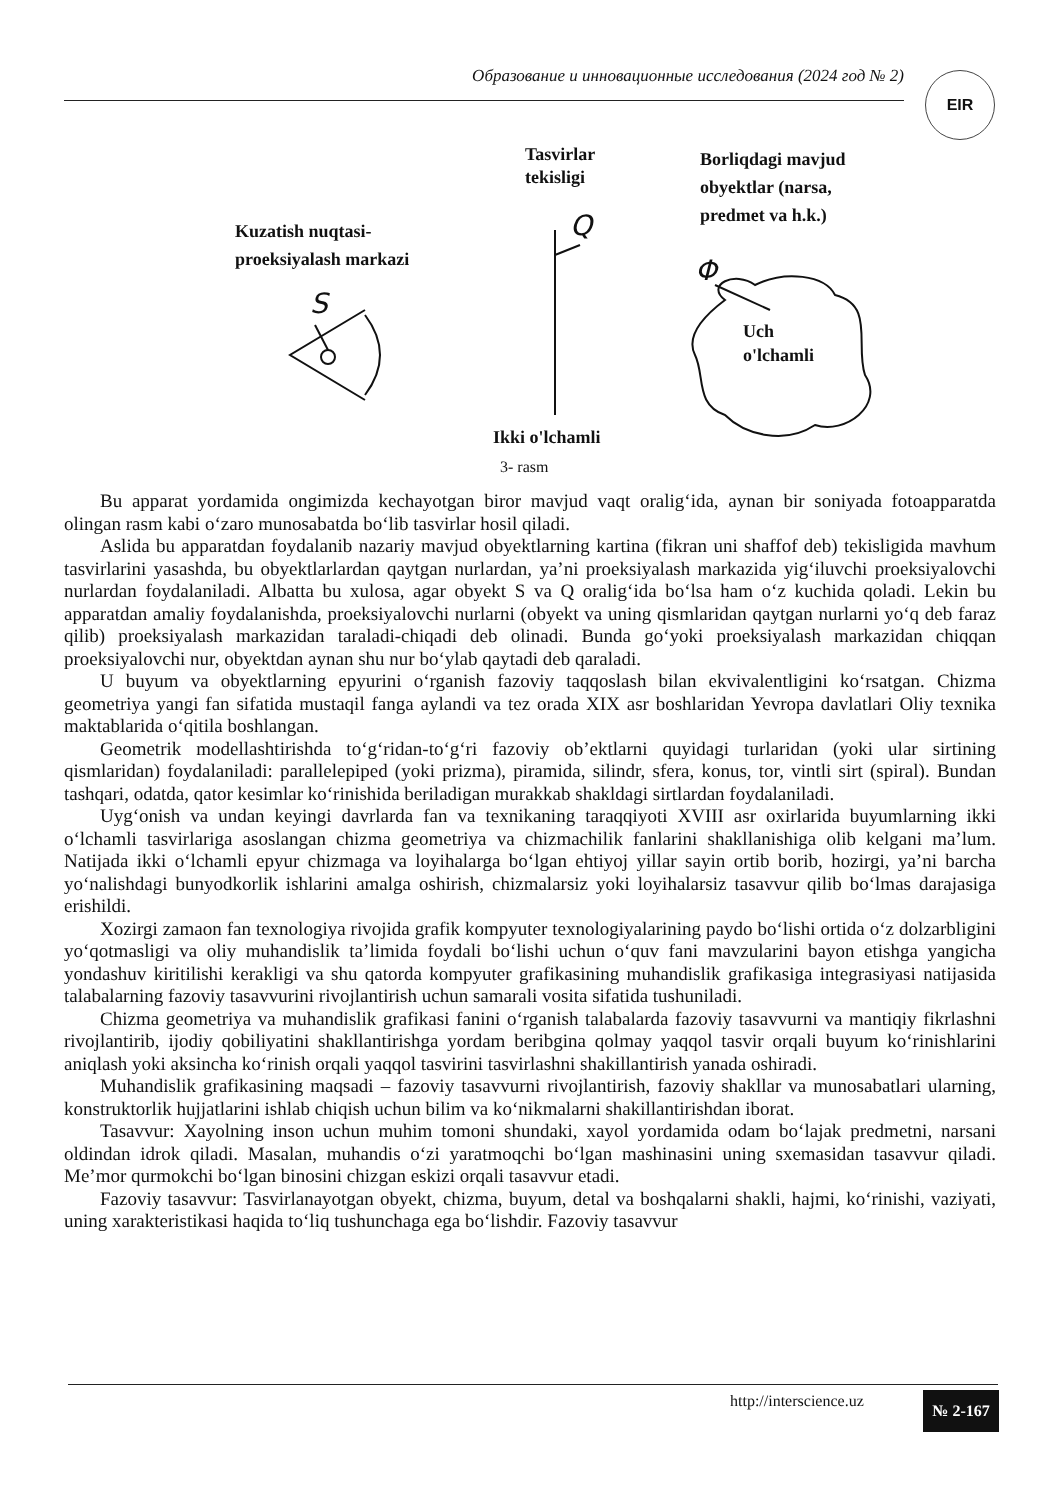Образование и инновационные исследования (2024 год № 2) EIR
Tasvirlar
tekisligi
Borliqdagi mavjud
obyektlar (narsa,
predmet va h.k.)
Kuzatish nuqtasi-
proeksiyalash markazi
Uch
o'lchamli
Ikki o'lchamli
Q
S
Φ
3- rasm
Bu apparat yordamida ongimizda kechayotgan biror mavjud vaqt oralig‘ida, aynan bir soniyada fotoapparatda olingan rasm kabi o‘zaro munosabatda bo‘lib tasvirlar hosil qiladi.
Aslida bu apparatdan foydalanib nazariy mavjud obyektlarning kartina (fikran uni shaffof deb) tekisligida mavhum tasvirlarini yasashda, bu obyektlarlardan qaytgan nurlardan, ya’ni proeksiyalash markazida yig‘iluvchi proeksiyalovchi nurlardan foydalaniladi. Albatta bu xulosa, agar obyekt S va Q oralig‘ida bo‘lsa ham o‘z kuchida qoladi. Lekin bu apparatdan amaliy foydalanishda, proeksiyalovchi nurlarni (obyekt va uning qismlaridan qaytgan nurlarni yo‘q deb faraz qilib) proeksiyalash markazidan taraladi-chiqadi deb olinadi. Bunda go‘yoki proeksiyalash markazidan chiqqan proeksiyalovchi nur, obyektdan aynan shu nur bo‘ylab qaytadi deb qaraladi.
U buyum va obyektlarning epyurini o‘rganish fazoviy taqqoslash bilan ekvivalentligini ko‘rsatgan. Chizma geometriya yangi fan sifatida mustaqil fanga aylandi va tez orada XIX asr boshlaridan Yevropa davlatlari Oliy texnika maktablarida o‘qitila boshlangan.
Geometrik modellashtirishda to‘g‘ridan-to‘g‘ri fazoviy ob’ektlarni quyidagi turlaridan (yoki ular sirtining qismlaridan) foydalaniladi: parallelepiped (yoki prizma), piramida, silindr, sfera, konus, tor, vintli sirt (spiral). Bundan tashqari, odatda, qator kesimlar ko‘rinishida beriladigan murakkab shakldagi sirtlardan foydalaniladi.
Uyg‘onish va undan keyingi davrlarda fan va texnikaning taraqqiyoti XVIII asr oxirlarida buyumlarning ikki o‘lchamli tasvirlariga asoslangan chizma geometriya va chizmachilik fanlarini shakllanishiga olib kelgani ma’lum. Natijada ikki o‘lchamli epyur chizmaga va loyihalarga bo‘lgan ehtiyoj yillar sayin ortib borib, hozirgi, ya’ni barcha yo‘nalishdagi bunyodkorlik ishlarini amalga oshirish, chizmalarsiz yoki loyihalarsiz tasavvur qilib bo‘lmas darajasiga erishildi.
Xozirgi zamaon fan texnologiya rivojida grafik kompyuter texnologiyalarining paydo bo‘lishi ortida o‘z dolzarbligini yo‘qotmasligi va oliy muhandislik ta’limida foydali bo‘lishi uchun o‘quv fani mavzularini bayon etishga yangicha yondashuv kiritilishi kerakligi va shu qatorda kompyuter grafikasining muhandislik grafikasiga integrasiyasi natijasida talabalarning fazoviy tasavvurini rivojlantirish uchun samarali vosita sifatida tushuniladi.
Chizma geometriya va muhandislik grafikasi fanini o‘rganish talabalarda fazoviy tasavvurni va mantiqiy fikrlashni rivojlantirib, ijodiy qobiliyatini shakllantirishga yordam beribgina qolmay yaqqol tasvir orqali buyum ko‘rinishlarini aniqlash yoki aksincha ko‘rinish orqali yaqqol tasvirini tasvirlashni shakillantirish yanada oshiradi.
Muhandislik grafikasining maqsadi – fazoviy tasavvurni rivojlantirish, fazoviy shakllar va munosabatlari ularning, konstruktorlik hujjatlarini ishlab chiqish uchun bilim va ko‘nikmalarni shakillantirishdan iborat.
Tasavvur: Xayolning inson uchun muhim tomoni shundaki, xayol yordamida odam bo‘lajak predmetni, narsani oldindan idrok qiladi. Masalan, muhandis o‘zi yaratmoqchi bo‘lgan mashinasini uning sxemasidan tasavvur qiladi. Me’mor qurmokchi bo‘lgan binosini chizgan eskizi orqali tasavvur etadi.
Fazoviy tasavvur: Tasvirlanayotgan obyekt, chizma, buyum, detal va boshqalarni shakli, hajmi, ko‘rinishi, vaziyati, uning xarakteristikasi haqida to‘liq tushunchaga ega bo‘lishdir. Fazoviy tasavvur
http://interscience.uz № 2-167